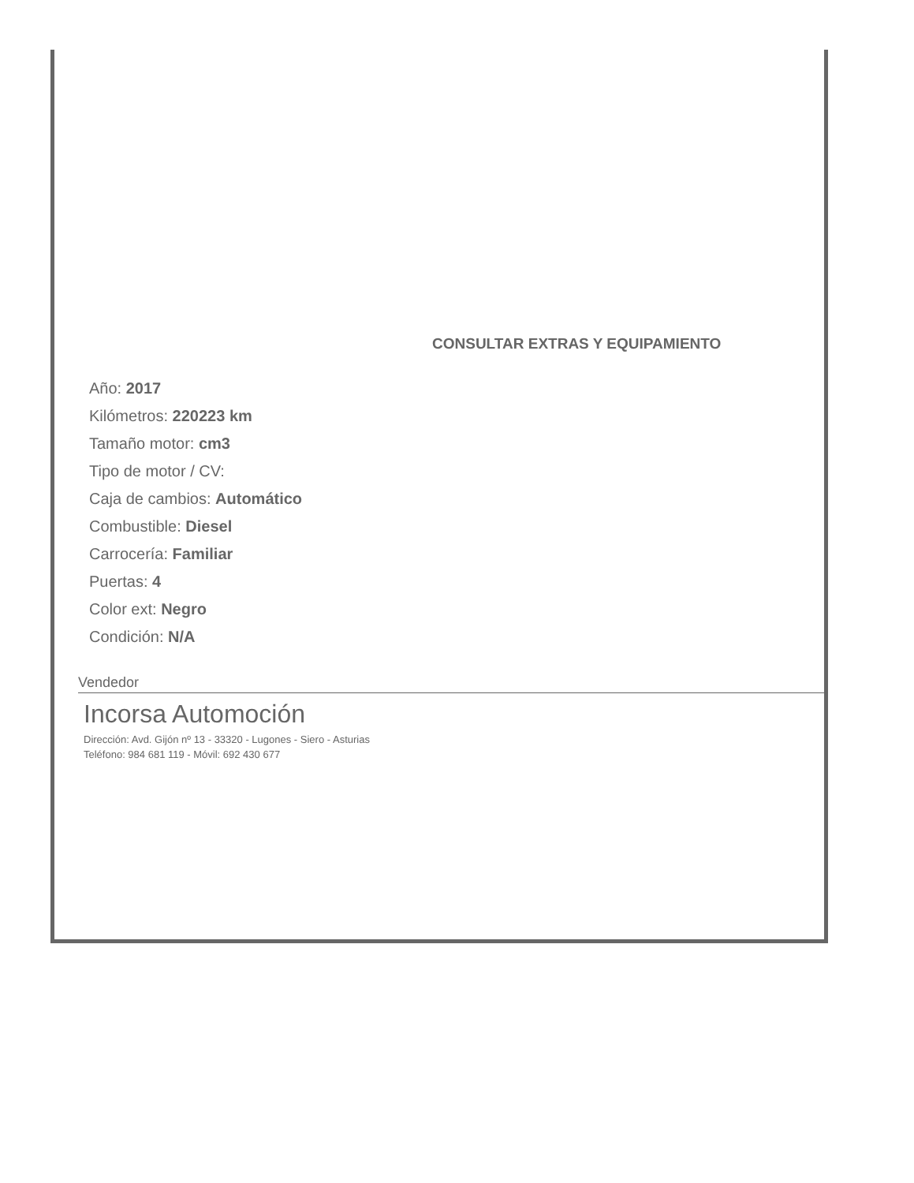CONSULTAR EXTRAS Y EQUIPAMIENTO
Año: 2017
Kilómetros: 220223 km
Tamaño motor: cm3
Tipo de motor / CV:
Caja de cambios: Automático
Combustible: Diesel
Carrocería: Familiar
Puertas: 4
Color ext: Negro
Condición: N/A
Vendedor
Incorsa Automoción
Dirección: Avd. Gijón nº 13 - 33320 - Lugones - Siero - Asturias
Teléfono: 984 681 119 - Móvil: 692 430 677